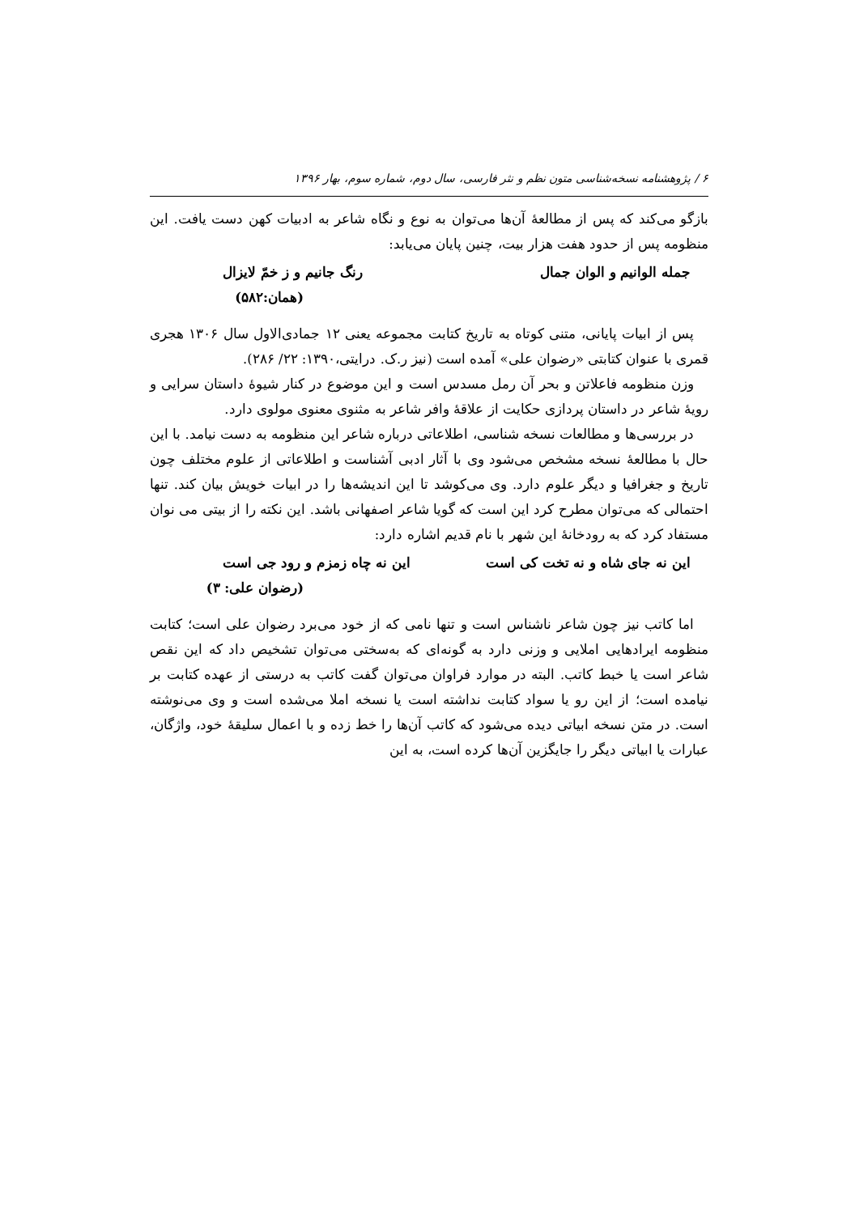۶ / پژوهشنامه نسخه‌شناسی متون نظم و نثر فارسی، سال دوم، شماره سوم، بهار ۱۳۹۶
بازگو می‌کند که پس از مطالعهٔ آن‌ها می‌توان به نوع و نگاه شاعر به ادبیات کهن دست یافت. این منظومه پس از حدود هفت هزار بیت، چنین پایان می‌یابد:
جمله الوانیم و الوان جمال رنگ جانیم و ز خمّ لایزال
(همان:۵۸۲)
پس از ابیات پایانی، متنی کوتاه به تاریخ کتابت مجموعه یعنی ۱۲ جمادی‌الاول سال ۱۳۰۶ هجری قمری با عنوان کتابتی «رضوان علی» آمده است (نیز ر.ک. درایتی،۱۳۹۰: ۲۲/ ۲۸۶).
وزن منظومه فاعلاتن و بحر آن رمل مسدس است و این موضوع در کنار شیوهٔ داستان سرایی و رویهٔ شاعر در داستان پردازی حکایت از علاقهٔ وافر شاعر به مثنوی معنوی مولوی دارد.
در بررسی‌ها و مطالعات نسخه شناسی، اطلاعاتی درباره شاعر این منظومه به دست نیامد. با این حال با مطالعهٔ نسخه مشخص می‌شود وی با آثار ادبی آشناست و اطلاعاتی از علوم مختلف چون تاریخ و جغرافیا و دیگر علوم دارد. وی می‌کوشد تا این اندیشه‌ها را در ابیات خویش بیان کند. تنها احتمالی که می‌توان مطرح کرد این است که گویا شاعر اصفهانی باشد. این نکته را از بیتی می نوان مستفاد کرد که به رودخانهٔ این شهر با نام قدیم اشاره دارد:
این نه جای شاه و نه تخت کی است این نه چاه زمزم و رود جی است
(رضوان علی: ۳)
اما کاتب نیز چون شاعر ناشناس است و تنها نامی که از خود می‌برد رضوان علی است؛ کتابت منظومه ایرادهایی املایی و وزنی دارد به گونه‌ای که به‌سختی می‌توان تشخیص داد که این نقص شاعر است یا خبط کاتب. البته در موارد فراوان می‌توان گفت کاتب به درستی از عهده کتابت بر نیامده است؛ از این رو یا سواد کتابت نداشته است یا نسخه املا می‌شده است و وی می‌نوشته است. در متن نسخه ابیاتی دیده می‌شود که کاتب آن‌ها را خط زده و با اعمال سلیقهٔ خود، واژگان، عبارات یا ابیاتی دیگر را جایگزین آن‌ها کرده است، به این